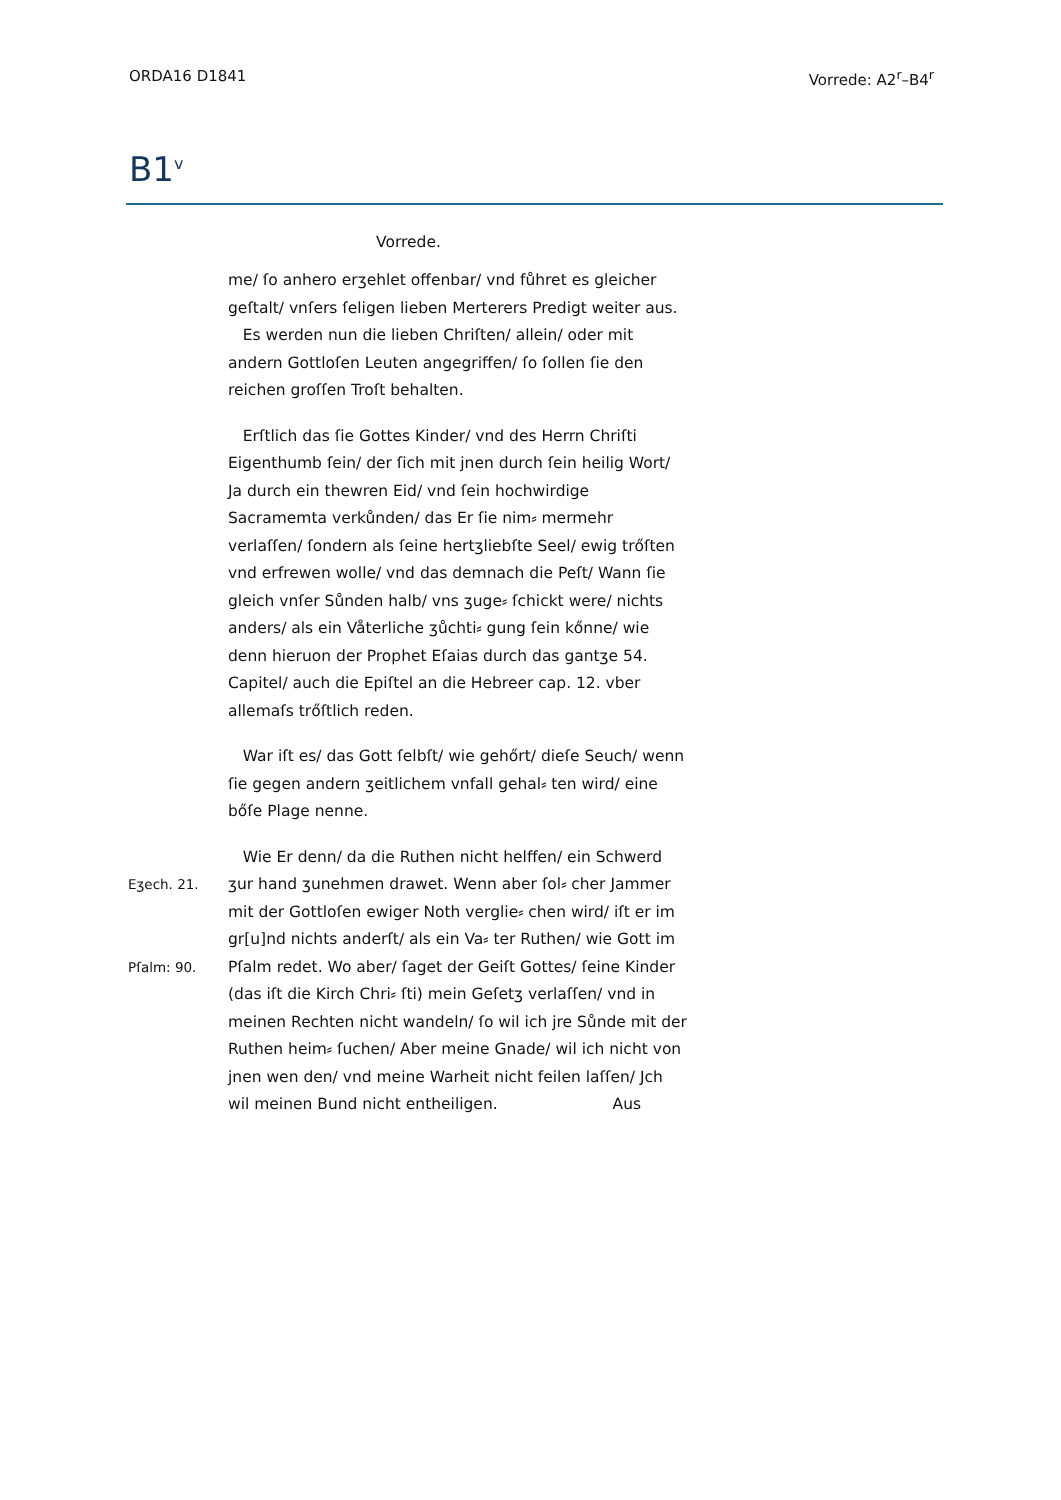ORDA16 D1841 Vorrede: A2<sup>r</sup>–B4<sup>r</sup>
B1<sup>v</sup>
Vorrede.
me/ ſo anhero erʒehlet offenbar/ vnd fůhret es gleicher geſtalt/ vnſers ſeligen lieben Merterers Predigt weiter aus.
Es werden nun die lieben Chriſten/ allein/ oder mit andern Gottloſen Leuten angegriffen/ ſo ſollen ſie den reichen groſſen Troſt behalten.
Erſtlich das ſie Gottes Kinder/ vnd des Herrn Chriſti Eigenthumb ſein/ der ſich mit jnen durch ſein heilig Wort/ Ja durch ein thewren Eid/ vnd ſein hochwirdige Sacramemta verkůnden/ das Er ſie nim⸗ mermehr verlaſſen/ ſondern als ſeine hertʒliebſte Seel/ ewig trőſten vnd erfrewen wolle/ vnd das demnach die Peſt/ Wann ſie gleich vnſer Sůnden halb/ vns ʒuge⸗ ſchickt were/ nichts anders/ als ein Våterliche ʒůchti⸗ gung ſein kőnne/ wie denn hieruon der Prophet Eſaias durch das gantʒe 54. Capitel/ auch die Epiſtel an die Hebreer cap. 12. vber allemaſs trőſtlich reden.
War iſt es/ das Gott ſelbſt/ wie gehőrt/ dieſe Seuch/ wenn ſie gegen andern ʒeitlichem vnfall gehal⸗ ten wird/ eine bőſe Plage nenne.
Eʒech. 21.
Pſalm: 90.
Wie Er denn/ da die Ruthen nicht helffen/ ein Schwerd ʒur hand ʒunehmen drawet. Wenn aber ſol⸗ cher Jammer mit der Gottloſen ewiger Noth verglie⸗ chen wird/ iſt er im gr[u]nd nichts anderſt/ als ein Va⸗ ter Ruthen/ wie Gott im Pſalm redet. Wo aber/ ſaget der Geiſt Gottes/ ſeine Kinder (das iſt die Kirch Chri⸗ ſti) mein Geſetʒ verlaſſen/ vnd in meinen Rechten nicht wandeln/ ſo wil ich jre Sůnde mit der Ruthen heim⸗ ſuchen/ Aber meine Gnade/ wil ich nicht von jnen wen den/ vnd meine Warheit nicht feilen laſſen/ Jch wil meinen Bund nicht entheiligen. Aus